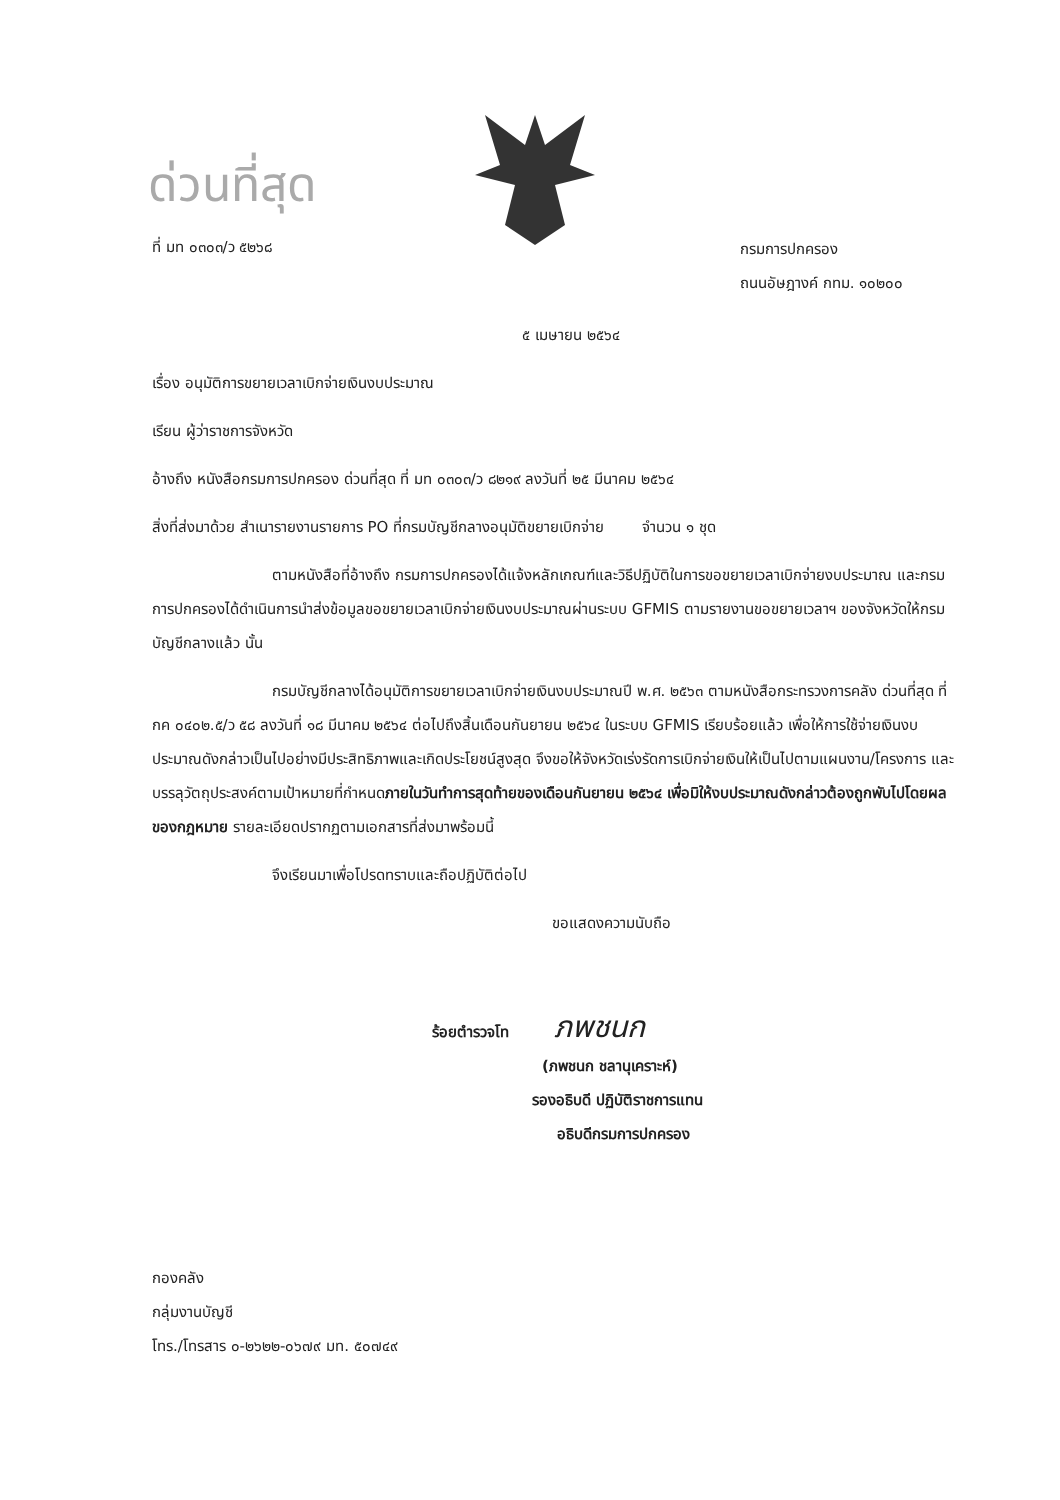ด่วนที่สุด
ที่ มท ๐๓๐๓/ว ๕๒๖๘
กรมการปกครอง
ถนนอัษฎางค์ กทม. ๑๐๒๐๐
๕ เมษายน ๒๕๖๔
เรื่อง อนุมัติการขยายเวลาเบิกจ่ายเงินงบประมาณ
เรียน ผู้ว่าราชการจังหวัด
อ้างถึง หนังสือกรมการปกครอง ด่วนที่สุด ที่ มท ๐๓๐๓/ว ๘๒๑๙ ลงวันที่ ๒๕ มีนาคม ๒๕๖๔
สิ่งที่ส่งมาด้วย สำเนารายงานรายการ PO ที่กรมบัญชีกลางอนุมัติขยายเบิกจ่าย จำนวน ๑ ชุด
ตามหนังสือที่อ้างถึง กรมการปกครองได้แจ้งหลักเกณฑ์และวิธีปฏิบัติในการขอขยายเวลาเบิกจ่ายงบประมาณ และกรมการปกครองได้ดำเนินการนำส่งข้อมูลขอขยายเวลาเบิกจ่ายเงินงบประมาณผ่านระบบ GFMIS ตามรายงานขอขยายเวลาฯ ของจังหวัดให้กรมบัญชีกลางแล้ว นั้น
กรมบัญชีกลางได้อนุมัติการขยายเวลาเบิกจ่ายเงินงบประมาณปี พ.ศ. ๒๕๖๓ ตามหนังสือกระทรวงการคลัง ด่วนที่สุด ที่ กค ๐๔๐๒.๕/ว ๕๘ ลงวันที่ ๑๘ มีนาคม ๒๕๖๔ ต่อไปถึงสิ้นเดือนกันยายน ๒๕๖๔ ในระบบ GFMIS เรียบร้อยแล้ว เพื่อให้การใช้จ่ายเงินงบประมาณดังกล่าวเป็นไปอย่างมีประสิทธิภาพและเกิดประโยชน์สูงสุด จึงขอให้จังหวัดเร่งรัดการเบิกจ่ายเงินให้เป็นไปตามแผนงาน/โครงการ และบรรลุวัตถุประสงค์ตามเป้าหมายที่กำหนดภายในวันทำการสุดท้ายของเดือนกันยายน ๒๕๖๔ เพื่อมิให้งบประมาณดังกล่าวต้องถูกพับไปโดยผลของกฎหมาย รายละเอียดปรากฏตามเอกสารที่ส่งมาพร้อมนี้
จึงเรียนมาเพื่อโปรดทราบและถือปฏิบัติต่อไป
ขอแสดงความนับถือ
ร้อยตำรวจโท ภพชนก
(ภพชนก ชลานุเคราะห์)
รองอธิบดี ปฏิบัติราชการแทน
อธิบดีกรมการปกครอง
กองคลัง
กลุ่มงานบัญชี
โทร./โทรสาร ๐-๒๖๒๒-๐๖๗๙ มท. ๕๐๗๔๙